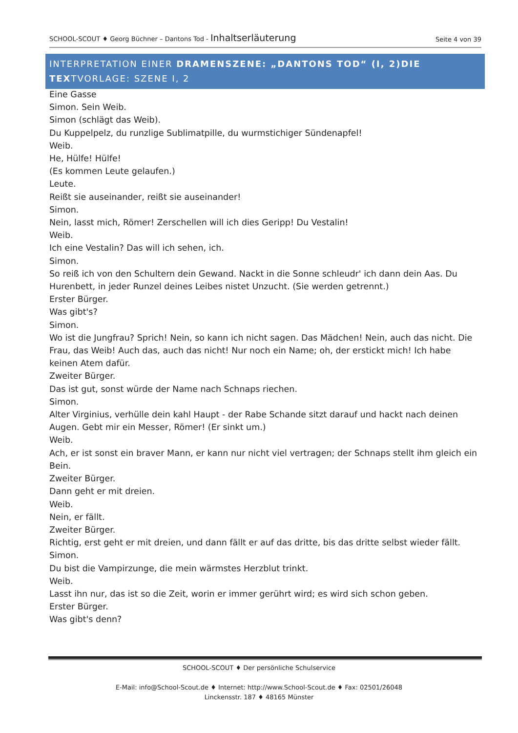SCHOOL-SCOUT ♦ Georg Büchner – Dantons Tod - Inhaltserläuterung
Seite 4 von 39
INTERPRETATION EINER DRAMENSZENE: „DANTONS TOD“ (I, 2)DIE TEXTVORLAGE: SZENE I, 2
Eine Gasse
Simon. Sein Weib.
Simon (schlägt das Weib).
Du Kuppelpelz, du runzlige Sublimatpille, du wurmstichiger Sündenapfel!
Weib.
He, Hülfe! Hülfe!
(Es kommen Leute gelaufen.)
Leute.
Reißt sie auseinander, reißt sie auseinander!
Simon.
Nein, lasst mich, Römer! Zerschellen will ich dies Geripp! Du Vestalin!
Weib.
Ich eine Vestalin? Das will ich sehen, ich.
Simon.
So reiß ich von den Schultern dein Gewand. Nackt in die Sonne schleudr' ich dann dein Aas. Du Hurenbett, in jeder Runzel deines Leibes nistet Unzucht. (Sie werden getrennt.)
Erster Bürger.
Was gibt's?
Simon.
Wo ist die Jungfrau? Sprich! Nein, so kann ich nicht sagen. Das Mädchen! Nein, auch das nicht. Die Frau, das Weib! Auch das, auch das nicht! Nur noch ein Name; oh, der erstickt mich! Ich habe keinen Atem dafür.
Zweiter Bürger.
Das ist gut, sonst würde der Name nach Schnaps riechen.
Simon.
Alter Virginius, verhülle dein kahl Haupt - der Rabe Schande sitzt darauf und hackt nach deinen Augen. Gebt mir ein Messer, Römer! (Er sinkt um.)
Weib.
Ach, er ist sonst ein braver Mann, er kann nur nicht viel vertragen; der Schnaps stellt ihm gleich ein Bein.
Zweiter Bürger.
Dann geht er mit dreien.
Weib.
Nein, er fällt.
Zweiter Bürger.
Richtig, erst geht er mit dreien, und dann fällt er auf das dritte, bis das dritte selbst wieder fällt.
Simon.
Du bist die Vampirzunge, die mein wärmstes Herzblut trinkt.
Weib.
Lasst ihn nur, das ist so die Zeit, worin er immer gerührt wird; es wird sich schon geben.
Erster Bürger.
Was gibt's denn?
SCHOOL-SCOUT ♦ Der persönliche Schulservice
E-Mail: info@School-Scout.de ♦ Internet: http://www.School-Scout.de ♦ Fax: 02501/26048
Linckensstr. 187 ♦ 48165 Münster